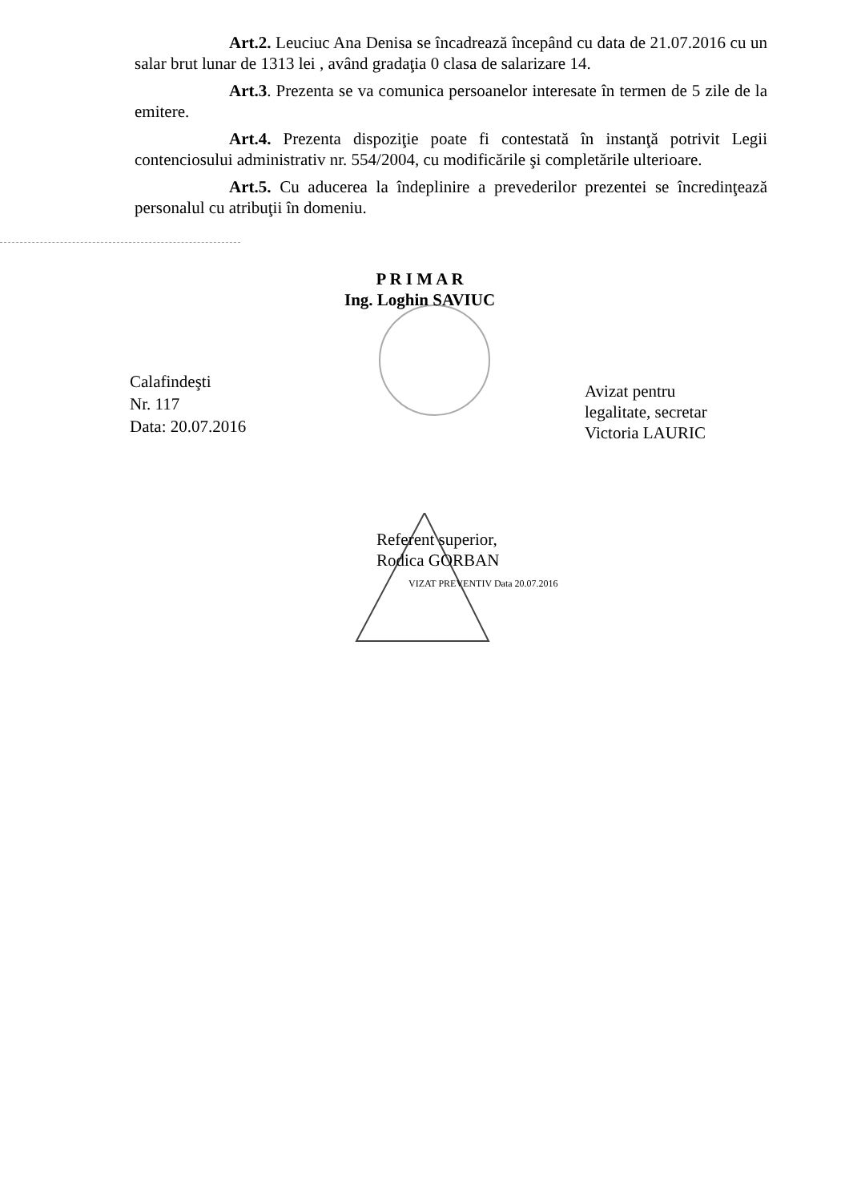Art.2. Leuciuc Ana Denisa se încadrează începând cu data de 21.07.2016 cu un salar brut lunar de 1313 lei , având gradaţia 0 clasa de salarizare 14.
Art.3. Prezenta se va comunica persoanelor interesate în termen de 5 zile de la emitere.
Art.4. Prezenta dispoziţie poate fi contestată în instanţă potrivit Legii contenciosului administrativ nr. 554/2004, cu modificările şi completările ulterioare.
Art.5. Cu aducerea la îndeplinire a prevederilor prezentei se încredinţează personalul cu atribuţii în domeniu.
P R I M A R
Ing. Loghin SAVIUC
Calafindeşti
Nr. 117
Data: 20.07.2016
Avizat pentru
legalitate, secretar
Victoria LAURIC
Referent superior,
Rodica GORBAN
VIZAT PREVENTIV Data 20.07.2016